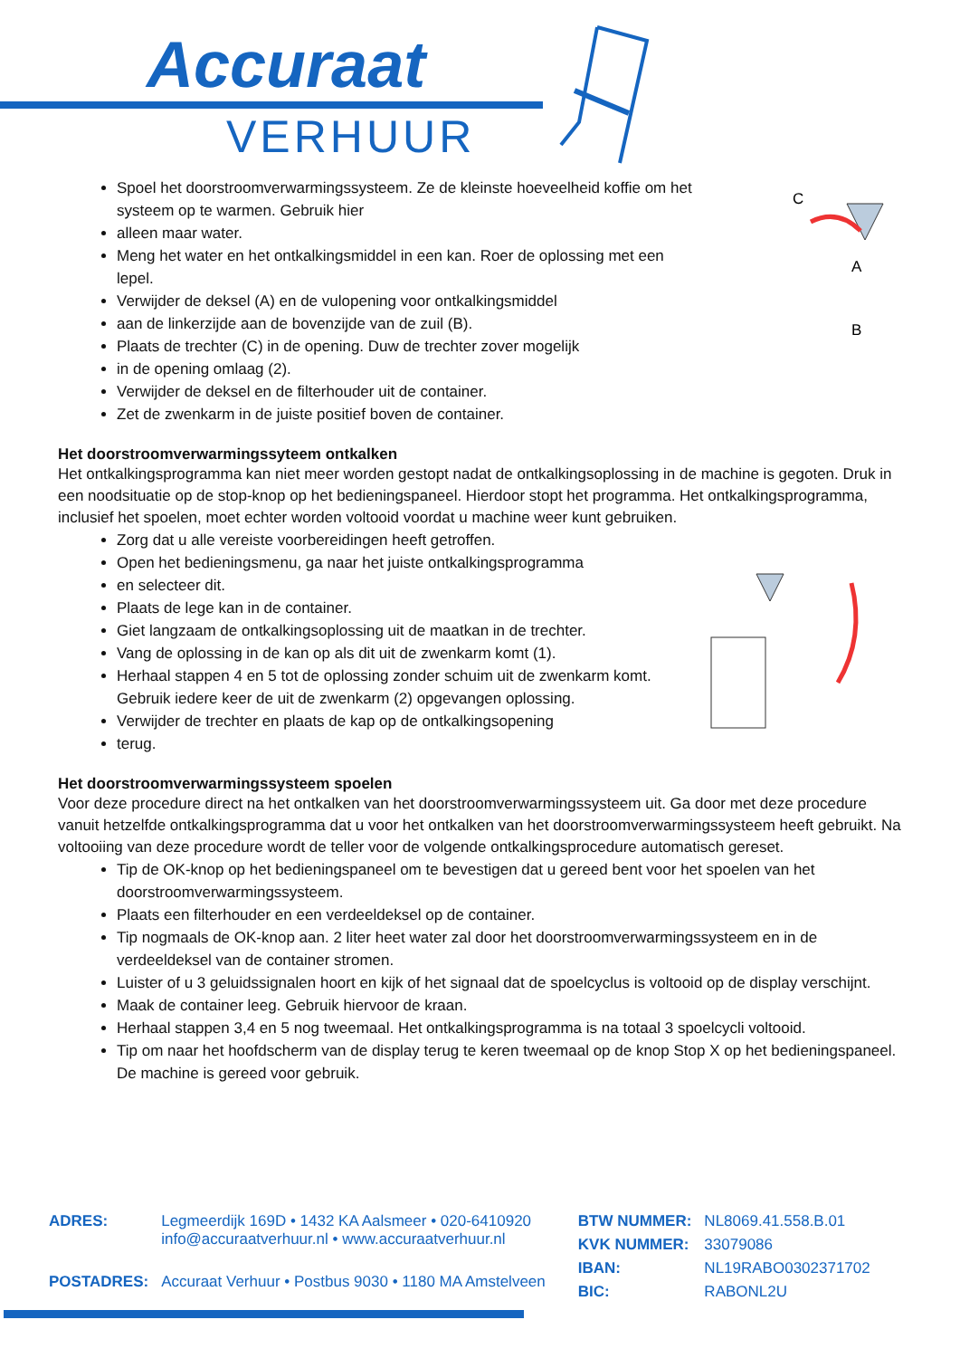Accuraat
VERHUUR
Spoel het doorstroomverwarmingssysteem. Ze de kleinste hoeveelheid koffie om het systeem op te warmen. Gebruik hier
alleen maar water.
Meng het water en het ontkalkingsmiddel in een kan. Roer de oplossing met een lepel.
Verwijder de deksel (A) en de vulopening voor ontkalkingsmiddel
aan de linkerzijde aan de bovenzijde van de zuil (B).
Plaats de trechter (C) in de opening. Duw de trechter zover mogelijk
in de opening omlaag (2).
Verwijder de deksel en de filterhouder uit de container.
Zet de zwenkarm in de juiste positief boven de container.
C
A
B
Het doorstroomverwarmingssyteem ontkalken
Het ontkalkingsprogramma kan niet meer worden gestopt nadat de ontkalkingsoplossing in de machine is gegoten. Druk in een noodsituatie op de stop-knop op het bedieningspaneel. Hierdoor stopt het programma. Het ontkalkingsprogramma, inclusief het spoelen, moet echter worden voltooid voordat u machine weer kunt gebruiken.
Zorg dat u alle vereiste voorbereidingen heeft getroffen.
Open het bedieningsmenu, ga naar het juiste ontkalkingsprogramma
en selecteer dit.
Plaats de lege kan in de container.
Giet langzaam de ontkalkingsoplossing uit de maatkan in de trechter.
Vang de oplossing in de kan op als dit uit de zwenkarm komt (1).
Herhaal stappen 4 en 5 tot de oplossing zonder schuim uit de zwenkarm komt. Gebruik iedere keer de uit de zwenkarm (2) opgevangen oplossing.
Verwijder de trechter en plaats de kap op de ontkalkingsopening
terug.
Het doorstroomverwarmingssysteem spoelen
Voor deze procedure direct na het ontkalken van het doorstroomverwarmingssysteem uit. Ga door met deze procedure vanuit hetzelfde ontkalkingsprogramma dat u voor het ontkalken van het doorstroomverwarmingssysteem heeft gebruikt. Na voltooiing van deze procedure wordt de teller voor de volgende ontkalkingsprocedure automatisch gereset.
Tip de OK-knop op het bedieningspaneel om te bevestigen dat u gereed bent voor het spoelen van het doorstroomverwarmingssysteem.
Plaats een filterhouder en een verdeeldeksel op de container.
Tip nogmaals de OK-knop aan. 2 liter heet water zal door het doorstroomverwarmingssysteem en in de verdeeldeksel van de container stromen.
Luister of u 3 geluidssignalen hoort en kijk of het signaal dat de spoelcyclus is voltooid op de display verschijnt.
Maak de container leeg. Gebruik hiervoor de kraan.
Herhaal stappen 3,4 en 5 nog tweemaal. Het ontkalkingsprogramma is na totaal 3 spoelcycli voltooid.
Tip om naar het hoofdscherm van de display terug te keren tweemaal op de knop Stop X op het bedieningspaneel. De machine is gereed voor gebruik.
| ADRES: | Legmeerdijk 169D • 1432 KA Aalsmeer • 020-6410920 info@accuraatverhuur.nl • www.accuraatverhuur.nl |
| POSTADRES: | Accuraat Verhuur • Postbus 9030 • 1180 MA Amstelveen |
| BTW NUMMER: | NL8069.41.558.B.01 |
| KVK NUMMER: | 33079086 |
| IBAN: | NL19RABO0302371702 |
| BIC: | RABONL2U |